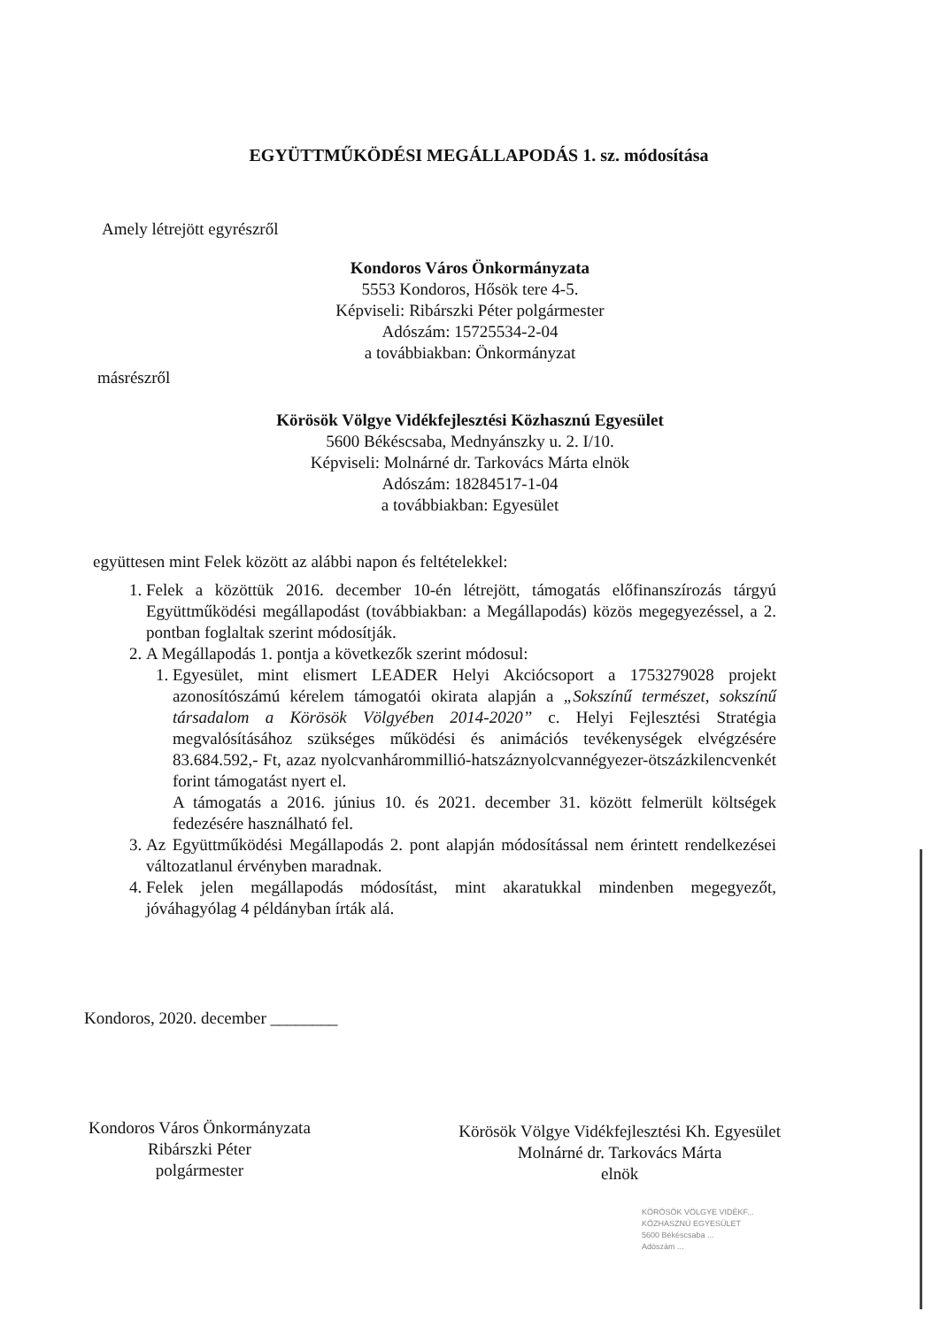EGYÜTTMŰKÖDÉSI MEGÁLLAPODÁS 1. sz. módosítása
Amely létrejött egyrészről
Kondoros Város Önkormányzata
5553 Kondoros, Hősök tere 4-5.
Képviseli: Ribárszki Péter polgármester
Adószám: 15725534-2-04
a továbbiakban: Önkormányzat
másrészről
Körösök Völgye Vidékfejlesztési Közhasznú Egyesület
5600 Békéscsaba, Mednyánszky u. 2. I/10.
Képviseli: Molnárné dr. Tarkovács Márta elnök
Adószám: 18284517-1-04
a továbbiakban: Egyesület
együttesen mint Felek között az alábbi napon és feltételekkel:
1. Felek a közöttük 2016. december 10-én létrejött, támogatás előfinanszírozás tárgyú Együttműködési megállapodást (továbbiakban: a Megállapodás) közös megegyezéssel, a 2. pontban foglaltak szerint módosítják.
2. A Megállapodás 1. pontja a következők szerint módosul:
1. Egyesület, mint elismert LEADER Helyi Akciócsoport a 1753279028 projekt azonosítószámú kérelem támogatói okirata alapján a „Sokszínű természet, sokszínű társadalom a Körösök Völgyében 2014-2020” c. Helyi Fejlesztési Stratégia megvalósításához szükséges működési és animációs tevékenységek elvégzésére 83.684.592,- Ft, azaz nyolcvanhárommillió-hatszáznyolcvannégyezer-ötszázkilencvenkét forint támogatást nyert el.
A támogatás a 2016. június 10. és 2021. december 31. között felmerült költségek fedezésére használható fel.
3. Az Együttműködési Megállapodás 2. pont alapján módosítással nem érintett rendelkezései változatlanul érvényben maradnak.
4. Felek jelen megállapodás módosítást, mint akaratukkal mindenben megegyezőt, jóváhagyólag 4 példányban írták alá.
Kondoros, 2020. december ________
Kondoros Város Önkormányzata
Ribárszki Péter
polgármester
Körösök Völgye Vidékfejlesztési Kh. Egyesület
Molnárné dr. Tarkovács Márta
elnök
KÖRÖSÖK VÖLGYE VIDÉKF...
KÖZHASZNÚ EGYESÜLET
5600 Békéscsaba ...
Adószám ...